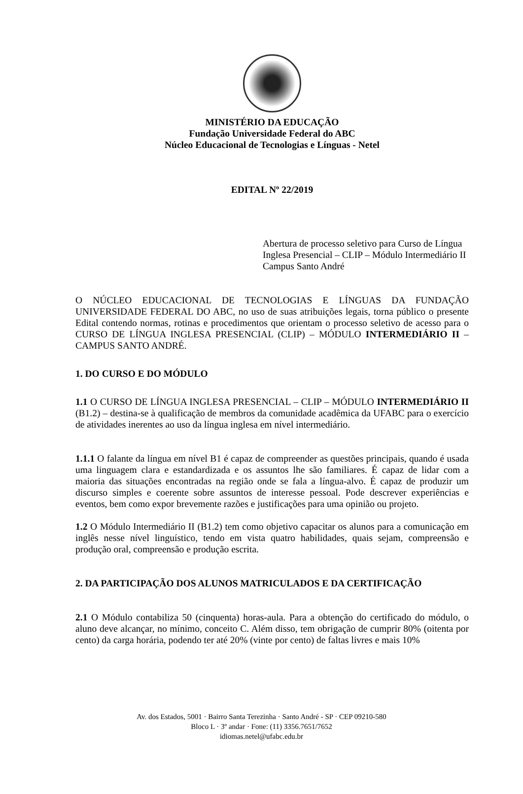MINISTÉRIO DA EDUCAÇÃO
Fundação Universidade Federal do ABC
Núcleo Educacional de Tecnologias e Línguas - Netel
EDITAL Nº 22/2019
Abertura de processo seletivo para Curso de Língua Inglesa Presencial – CLIP – Módulo Intermediário II Campus Santo André
O NÚCLEO EDUCACIONAL DE TECNOLOGIAS E LÍNGUAS DA FUNDAÇÃO UNIVERSIDADE FEDERAL DO ABC, no uso de suas atribuições legais, torna público o presente Edital contendo normas, rotinas e procedimentos que orientam o processo seletivo de acesso para o CURSO DE LÍNGUA INGLESA PRESENCIAL (CLIP) – MÓDULO INTERMEDIÁRIO II – CAMPUS SANTO ANDRÉ.
1. DO CURSO E DO MÓDULO
1.1 O CURSO DE LÍNGUA INGLESA PRESENCIAL – CLIP – MÓDULO INTERMEDIÁRIO II (B1.2) – destina-se à qualificação de membros da comunidade acadêmica da UFABC para o exercício de atividades inerentes ao uso da língua inglesa em nível intermediário.
1.1.1 O falante da língua em nível B1 é capaz de compreender as questões principais, quando é usada uma linguagem clara e estandardizada e os assuntos lhe são familiares. É capaz de lidar com a maioria das situações encontradas na região onde se fala a língua-alvo. É capaz de produzir um discurso simples e coerente sobre assuntos de interesse pessoal. Pode descrever experiências e eventos, bem como expor brevemente razões e justificações para uma opinião ou projeto.
1.2 O Módulo Intermediário II (B1.2) tem como objetivo capacitar os alunos para a comunicação em inglês nesse nível linguístico, tendo em vista quatro habilidades, quais sejam, compreensão e produção oral, compreensão e produção escrita.
2. DA PARTICIPAÇÃO DOS ALUNOS MATRICULADOS E DA CERTIFICAÇÃO
2.1 O Módulo contabiliza 50 (cinquenta) horas-aula. Para a obtenção do certificado do módulo, o aluno deve alcançar, no mínimo, conceito C. Além disso, tem obrigação de cumprir 80% (oitenta por cento) da carga horária, podendo ter até 20% (vinte por cento) de faltas livres e mais 10%
Av. dos Estados, 5001 · Bairro Santa Terezinha · Santo André - SP · CEP 09210-580
Bloco L · 3º andar · Fone: (11) 3356.7651/7652
idiomas.netel@ufabc.edu.br